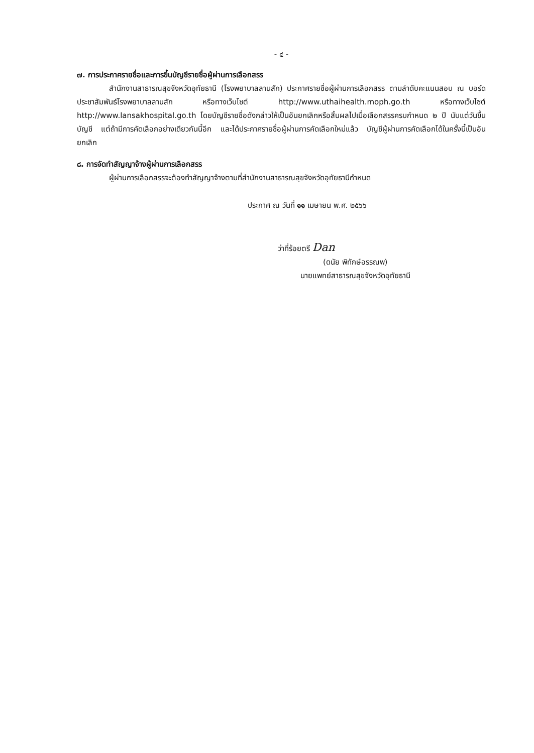- ๔ -
๗. การประกาศรายชื่อและการขึ้นบัญชีรายชื่อผู้ผ่านการเลือกสรร
สำนักงานสาธารณสุขจังหวัดอุทัยธานี (โรงพยาบาลลานสัก) ประกาศรายชื่อผู้ผ่านการเลือกสรร ตามลำดับคะแนนสอบ ณ บอร์ดประชาสัมพันธ์โรงพยาบาลลานสัก หรือทางเว็บไซต์ http://www.uthaihealth.moph.go.th หรือทางเว็บไซต์ http://www.lansakhospital.go.th โดยบัญชีรายชื่อดังกล่าวให้เป็นอันยกเลิกหรือสิ้นผลไปเมื่อเลือกสรรครบกำหนด ๒ ปี นับแต่วันขึ้นบัญชี แต่ถ้ามีการคัดเลือกอย่างเดียวกันนี้อีก และได้ประกาศรายชื่อผู้ผ่านการคัดเลือกใหม่แล้ว บัญชีผู้ผ่านการคัดเลือกได้ในครั้งนี้เป็นอันยกเลิก
๘. การจัดทำสัญญาจ้างผู้ผ่านการเลือกสรร
ผู้ผ่านการเลือกสรรจะต้องทำสัญญาจ้างตามที่สำนักงานสาธารณสุขจังหวัดอุทัยธานีกำหนด
ประกาศ ณ วันที่ ๑๑ เมษายน พ.ศ. ๒๕๖๖
ว่าที่ร้อยตรี Dan
(ดนัย พิทักษ์อรรณพ)
นายแพทย์สาธารณสุขจังหวัดอุทัยธานี